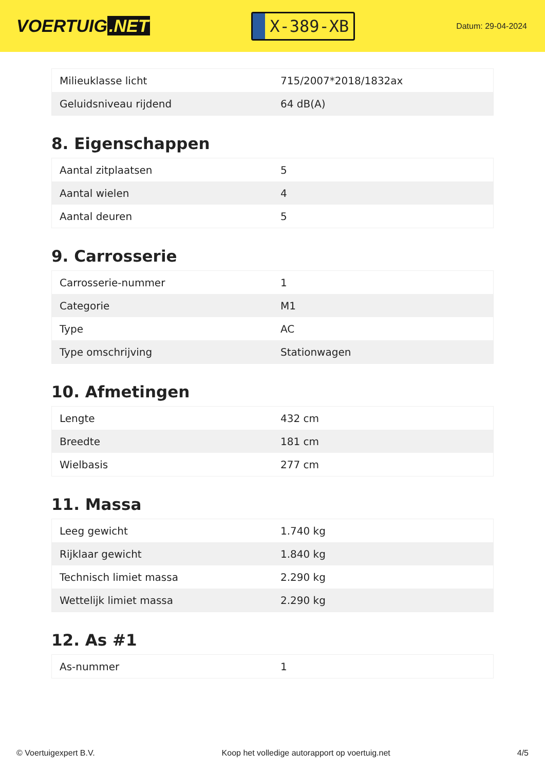VOERTUIG.NET
X-389-XB
Datum: 29-04-2024
| Milieuklasse licht | 715/2007*2018/1832ax |
| Geluidsniveau rijdend | 64 dB(A) |
8. Eigenschappen
| Aantal zitplaatsen | 5 |
| Aantal wielen | 4 |
| Aantal deuren | 5 |
9. Carrosserie
| Carrosserie-nummer | 1 |
| Categorie | M1 |
| Type | AC |
| Type omschrijving | Stationwagen |
10. Afmetingen
| Lengte | 432 cm |
| Breedte | 181 cm |
| Wielbasis | 277 cm |
11. Massa
| Leeg gewicht | 1.740 kg |
| Rijklaar gewicht | 1.840 kg |
| Technisch limiet massa | 2.290 kg |
| Wettelijk limiet massa | 2.290 kg |
12. As #1
| As-nummer | 1 |
© Voertuigexpert B.V. Koop het volledige autorapport op voertuig.net 4/5